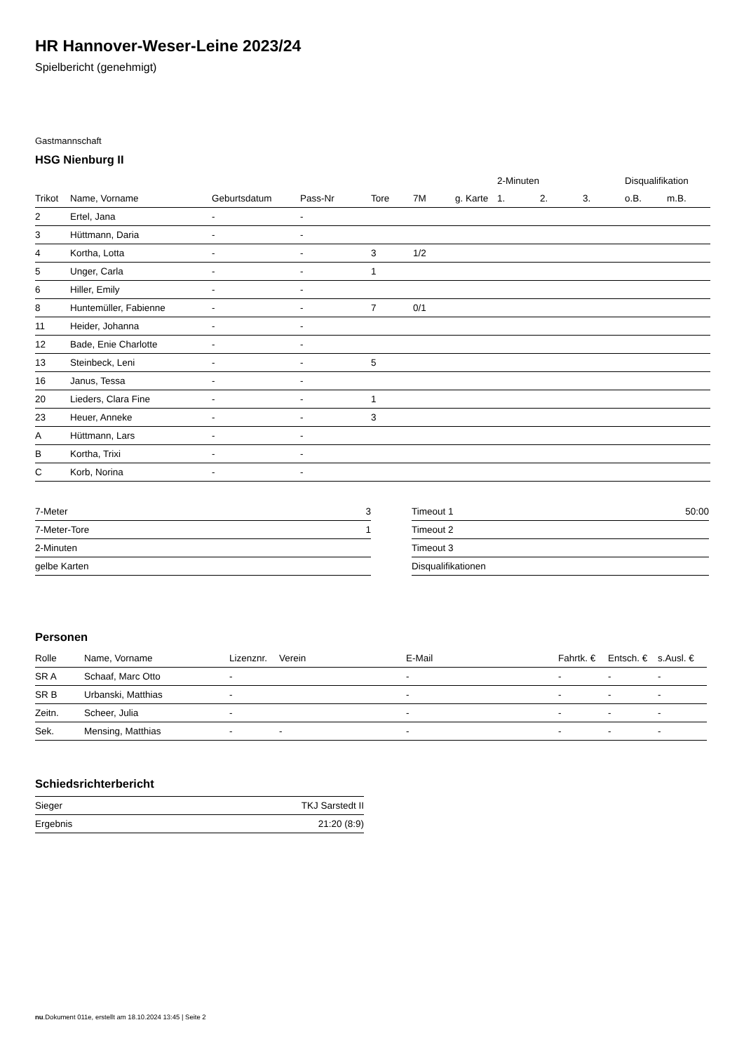HR Hannover-Weser-Leine 2023/24
Spielbericht (genehmigt)
Gastmannschaft
HSG Nienburg II
| | | | | | | | 2-Minuten | | | Disqualifikation | |
| --- | --- | --- | --- | --- | --- | --- | --- | --- | --- | --- | --- |
| Trikot | Name, Vorname | Geburtsdatum | Pass-Nr | Tore | 7M | g. Karte | 1. | 2. | 3. | o.B. | m.B. |
| 2 | Ertel, Jana | - | - | | | | | | | | |
| 3 | Hüttmann, Daria | - | - | | | | | | | | |
| 4 | Kortha, Lotta | - | - | 3 | 1/2 | | | | | | |
| 5 | Unger, Carla | - | - | 1 | | | | | | | |
| 6 | Hiller, Emily | - | - | | | | | | | | |
| 8 | Huntemüller, Fabienne | - | - | 7 | 0/1 | | | | | | |
| 11 | Heider, Johanna | - | - | | | | | | | | |
| 12 | Bade, Enie Charlotte | - | - | | | | | | | | |
| 13 | Steinbeck, Leni | - | - | 5 | | | | | | | |
| 16 | Janus, Tessa | - | - | | | | | | | | |
| 20 | Lieders, Clara Fine | - | - | 1 | | | | | | | |
| 23 | Heuer, Anneke | - | - | 3 | | | | | | | |
| A | Hüttmann, Lars | - | - | | | | | | | | |
| B | Kortha, Trixi | - | - | | | | | | | | |
| C | Korb, Norina | - | - | | | | | | | | |
| 7-Meter | 3 |
| 7-Meter-Tore | 1 |
| 2-Minuten | |
| gelbe Karten | |
| Timeout 1 | 50:00 |
| Timeout 2 | |
| Timeout 3 | |
| Disqualifikationen | |
Personen
| Rolle | Name, Vorname | Lizenznr. | Verein | E-Mail | Fahrtk. € | Entsch. € | s.Ausl. € |
| --- | --- | --- | --- | --- | --- | --- | --- |
| SR A | Schaaf, Marc Otto | - | | - | - | - | - |
| SR B | Urbanski, Matthias | - | | - | - | - | - |
| Zeitn. | Scheer, Julia | - | | - | - | - | - |
| Sek. | Mensing, Matthias | - | - | - | - | - | - |
Schiedsrichterbericht
| Sieger | TKJ Sarstedt II |
| Ergebnis | 21:20 (8:9) |
nu.Dokument 011e, erstellt am 18.10.2024 13:45 | Seite 2